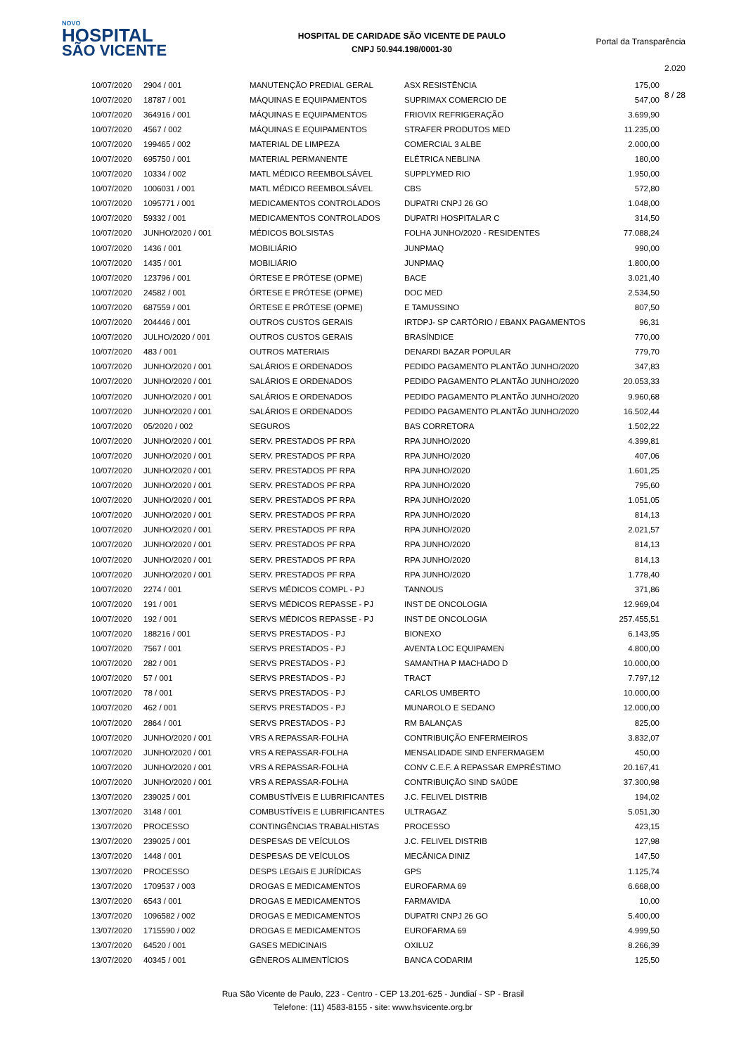NOVO
HOSPITAL
SÃO VICENTE
HOSPITAL DE CARIDADE SÃO VICENTE DE PAULO
CNPJ 50.944.198/0001-30
Portal da Transparência 2.020
8 / 28
| 10/07/2020 | 2904 / 001 | MANUTENÇÃO PREDIAL GERAL | ASX RESISTÊNCIA | 175,00 |
| 10/07/2020 | 18787 / 001 | MÁQUINAS E EQUIPAMENTOS | SUPRIMAX COMERCIO DE | 547,00 |
| 10/07/2020 | 364916 / 001 | MÁQUINAS E EQUIPAMENTOS | FRIOVIX REFRIGERAÇÃO | 3.699,90 |
| 10/07/2020 | 4567 / 002 | MÁQUINAS E EQUIPAMENTOS | STRAFER PRODUTOS MED | 11.235,00 |
| 10/07/2020 | 199465 / 002 | MATERIAL DE LIMPEZA | COMERCIAL 3 ALBE | 2.000,00 |
| 10/07/2020 | 695750 / 001 | MATERIAL PERMANENTE | ELÉTRICA NEBLINA | 180,00 |
| 10/07/2020 | 10334 / 002 | MATL MÉDICO REEMBOLSÁVEL | SUPPLYMED RIO | 1.950,00 |
| 10/07/2020 | 1006031 / 001 | MATL MÉDICO REEMBOLSÁVEL | CBS | 572,80 |
| 10/07/2020 | 1095771 / 001 | MEDICAMENTOS CONTROLADOS | DUPATRI CNPJ 26 GO | 1.048,00 |
| 10/07/2020 | 59332 / 001 | MEDICAMENTOS CONTROLADOS | DUPATRI HOSPITALAR C | 314,50 |
| 10/07/2020 | JUNHO/2020 / 001 | MÉDICOS BOLSISTAS | FOLHA JUNHO/2020 - RESIDENTES | 77.088,24 |
| 10/07/2020 | 1436 / 001 | MOBILIÁRIO | JUNPMAQ | 990,00 |
| 10/07/2020 | 1435 / 001 | MOBILIÁRIO | JUNPMAQ | 1.800,00 |
| 10/07/2020 | 123796 / 001 | ÓRTESE E PRÓTESE (OPME) | BACE | 3.021,40 |
| 10/07/2020 | 24582 / 001 | ÓRTESE E PRÓTESE (OPME) | DOC MED | 2.534,50 |
| 10/07/2020 | 687559 / 001 | ÓRTESE E PRÓTESE (OPME) | E TAMUSSINO | 807,50 |
| 10/07/2020 | 204446 / 001 | OUTROS CUSTOS GERAIS | IRTDPJ- SP CARTÓRIO / EBANX PAGAMENTOS | 96,31 |
| 10/07/2020 | JULHO/2020 / 001 | OUTROS CUSTOS GERAIS | BRASÍNDICE | 770,00 |
| 10/07/2020 | 483 / 001 | OUTROS MATERIAIS | DENARDI BAZAR POPULAR | 779,70 |
| 10/07/2020 | JUNHO/2020 / 001 | SALÁRIOS E ORDENADOS | PEDIDO PAGAMENTO PLANTÃO JUNHO/2020 | 347,83 |
| 10/07/2020 | JUNHO/2020 / 001 | SALÁRIOS E ORDENADOS | PEDIDO PAGAMENTO PLANTÃO JUNHO/2020 | 20.053,33 |
| 10/07/2020 | JUNHO/2020 / 001 | SALÁRIOS E ORDENADOS | PEDIDO PAGAMENTO PLANTÃO JUNHO/2020 | 9.960,68 |
| 10/07/2020 | JUNHO/2020 / 001 | SALÁRIOS E ORDENADOS | PEDIDO PAGAMENTO PLANTÃO JUNHO/2020 | 16.502,44 |
| 10/07/2020 | 05/2020 / 002 | SEGUROS | BAS CORRETORA | 1.502,22 |
| 10/07/2020 | JUNHO/2020 / 001 | SERV. PRESTADOS PF RPA | RPA JUNHO/2020 | 4.399,81 |
| 10/07/2020 | JUNHO/2020 / 001 | SERV. PRESTADOS PF RPA | RPA JUNHO/2020 | 407,06 |
| 10/07/2020 | JUNHO/2020 / 001 | SERV. PRESTADOS PF RPA | RPA JUNHO/2020 | 1.601,25 |
| 10/07/2020 | JUNHO/2020 / 001 | SERV. PRESTADOS PF RPA | RPA JUNHO/2020 | 795,60 |
| 10/07/2020 | JUNHO/2020 / 001 | SERV. PRESTADOS PF RPA | RPA JUNHO/2020 | 1.051,05 |
| 10/07/2020 | JUNHO/2020 / 001 | SERV. PRESTADOS PF RPA | RPA JUNHO/2020 | 814,13 |
| 10/07/2020 | JUNHO/2020 / 001 | SERV. PRESTADOS PF RPA | RPA JUNHO/2020 | 2.021,57 |
| 10/07/2020 | JUNHO/2020 / 001 | SERV. PRESTADOS PF RPA | RPA JUNHO/2020 | 814,13 |
| 10/07/2020 | JUNHO/2020 / 001 | SERV. PRESTADOS PF RPA | RPA JUNHO/2020 | 814,13 |
| 10/07/2020 | JUNHO/2020 / 001 | SERV. PRESTADOS PF RPA | RPA JUNHO/2020 | 1.778,40 |
| 10/07/2020 | 2274 / 001 | SERVS MÉDICOS COMPL - PJ | TANNOUS | 371,86 |
| 10/07/2020 | 191 / 001 | SERVS MÉDICOS REPASSE - PJ | INST DE ONCOLOGIA | 12.969,04 |
| 10/07/2020 | 192 / 001 | SERVS MÉDICOS REPASSE - PJ | INST DE ONCOLOGIA | 257.455,51 |
| 10/07/2020 | 188216 / 001 | SERVS PRESTADOS - PJ | BIONEXO | 6.143,95 |
| 10/07/2020 | 7567 / 001 | SERVS PRESTADOS - PJ | AVENTA LOC EQUIPAMEN | 4.800,00 |
| 10/07/2020 | 282 / 001 | SERVS PRESTADOS - PJ | SAMANTHA P MACHADO D | 10.000,00 |
| 10/07/2020 | 57 / 001 | SERVS PRESTADOS - PJ | TRACT | 7.797,12 |
| 10/07/2020 | 78 / 001 | SERVS PRESTADOS - PJ | CARLOS UMBERTO | 10.000,00 |
| 10/07/2020 | 462 / 001 | SERVS PRESTADOS - PJ | MUNAROLO E SEDANO | 12.000,00 |
| 10/07/2020 | 2864 / 001 | SERVS PRESTADOS - PJ | RM BALANÇAS | 825,00 |
| 10/07/2020 | JUNHO/2020 / 001 | VRS A REPASSAR-FOLHA | CONTRIBUIÇÃO ENFERMEIROS | 3.832,07 |
| 10/07/2020 | JUNHO/2020 / 001 | VRS A REPASSAR-FOLHA | MENSALIDADE SIND ENFERMAGEM | 450,00 |
| 10/07/2020 | JUNHO/2020 / 001 | VRS A REPASSAR-FOLHA | CONV C.E.F. A REPASSAR EMPRÉSTIMO | 20.167,41 |
| 10/07/2020 | JUNHO/2020 / 001 | VRS A REPASSAR-FOLHA | CONTRIBUIÇÃO SIND SAÚDE | 37.300,98 |
| 13/07/2020 | 239025 / 001 | COMBUSTÍVEIS E LUBRIFICANTES | J.C. FELIVEL DISTRIB | 194,02 |
| 13/07/2020 | 3148 / 001 | COMBUSTÍVEIS E LUBRIFICANTES | ULTRAGAZ | 5.051,30 |
| 13/07/2020 | PROCESSO | CONTINGÊNCIAS TRABALHISTAS | PROCESSO | 423,15 |
| 13/07/2020 | 239025 / 001 | DESPESAS DE VEÍCULOS | J.C. FELIVEL DISTRIB | 127,98 |
| 13/07/2020 | 1448 / 001 | DESPESAS DE VEÍCULOS | MECÂNICA DINIZ | 147,50 |
| 13/07/2020 | PROCESSO | DESPS LEGAIS E JURÍDICAS | GPS | 1.125,74 |
| 13/07/2020 | 1709537 / 003 | DROGAS E MEDICAMENTOS | EUROFARMA 69 | 6.668,00 |
| 13/07/2020 | 6543 / 001 | DROGAS E MEDICAMENTOS | FARMAVIDA | 10,00 |
| 13/07/2020 | 1096582 / 002 | DROGAS E MEDICAMENTOS | DUPATRI CNPJ 26 GO | 5.400,00 |
| 13/07/2020 | 1715590 / 002 | DROGAS E MEDICAMENTOS | EUROFARMA 69 | 4.999,50 |
| 13/07/2020 | 64520 / 001 | GASES MEDICINAIS | OXILUZ | 8.266,39 |
| 13/07/2020 | 40345 / 001 | GÊNEROS ALIMENTÍCIOS | BANCA CODARIM | 125,50 |
Rua São Vicente de Paulo, 223 - Centro - CEP 13.201-625 - Jundiaí - SP - Brasil
Telefone: (11) 4583-8155 - site: www.hsvicente.org.br